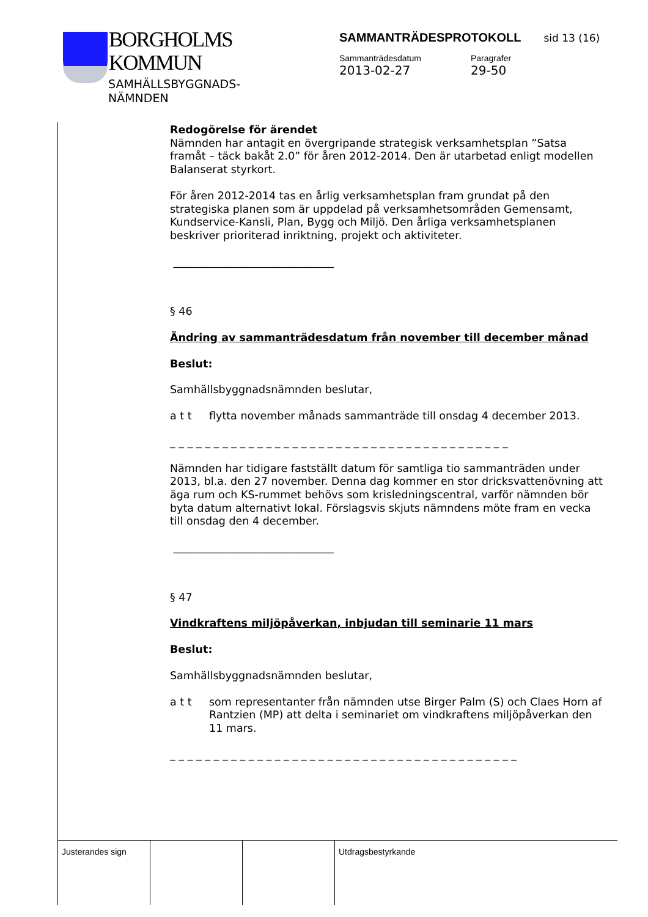BORGHOLMS
KOMMUN
SAMHÄLLSBYGGNADS-
NÄMNDEN
SAMMANTRÄDESPROTOKOLL sid 13 (16)
Sammanträdesdatum
2013-02-27
Paragrafer
29-50
Redogörelse för ärendet
Nämnden har antagit en övergripande strategisk verksamhetsplan ”Satsa framåt – täck bakåt 2.0” för åren 2012-2014. Den är utarbetad enligt modellen Balanserat styrkort.
För åren 2012-2014 tas en årlig verksamhetsplan fram grundat på den strategiska planen som är uppdelad på verksamhetsområden Gemensamt, Kundservice-Kansli, Plan, Bygg och Miljö. Den årliga verksamhetsplanen beskriver prioriterad inriktning, projekt och aktiviteter.
______________________________
§ 46
Ändring av sammanträdesdatum från november till december månad
Beslut:
Samhällsbyggnadsnämnden beslutar,
a t t flytta november månads sammanträde till onsdag 4 december 2013.
_ _ _ _ _ _ _ _ _ _ _ _ _ _ _ _ _ _ _ _ _ _ _ _ _ _ _ _ _ _ _ _ _ _ _ _ _ _ _
Nämnden har tidigare fastställt datum för samtliga tio sammanträden under 2013, bl.a. den 27 november. Denna dag kommer en stor dricksvattenövning att äga rum och KS-rummet behövs som krisledningscentral, varför nämnden bör byta datum alternativt lokal. Förslagsvis skjuts nämndens möte fram en vecka till onsdag den 4 december.
______________________________
§ 47
Vindkraftens miljöpåverkan, inbjudan till seminarie 11 mars
Beslut:
Samhällsbyggnadsnämnden beslutar,
a t t som representanter från nämnden utse Birger Palm (S) och Claes Horn af Rantzien (MP) att delta i seminariet om vindkraftens miljöpåverkan den 11 mars.
_ _ _ _ _ _ _ _ _ _ _ _ _ _ _ _ _ _ _ _ _ _ _ _ _ _ _ _ _ _ _ _ _ _ _ _ _ _ _ _
Justerandes sign Utdragsbestyrkande